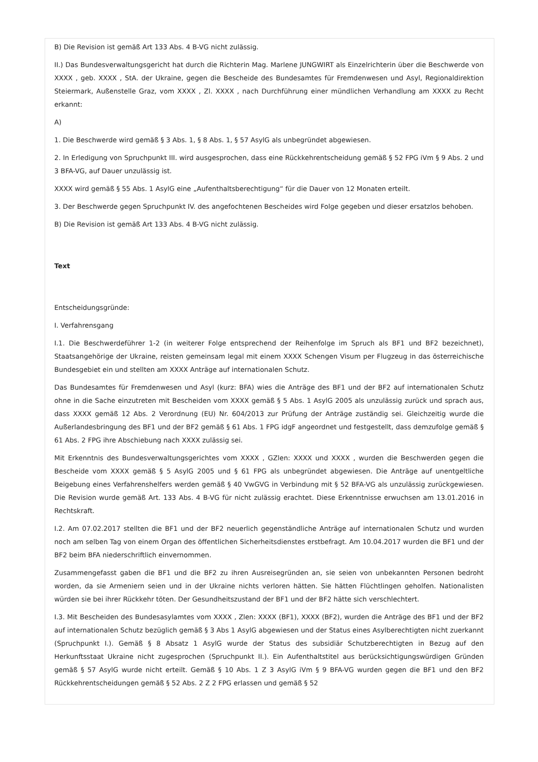B) Die Revision ist gemäß Art 133 Abs. 4 B-VG nicht zulässig.
II.) Das Bundesverwaltungsgericht hat durch die Richterin Mag. Marlene JUNGWIRT als Einzelrichterin über die Beschwerde von XXXX , geb. XXXX , StA. der Ukraine, gegen die Bescheide des Bundesamtes für Fremdenwesen und Asyl, Regionaldirektion Steiermark, Außenstelle Graz, vom XXXX , Zl. XXXX , nach Durchführung einer mündlichen Verhandlung am XXXX zu Recht erkannt:
A)
1. Die Beschwerde wird gemäß § 3 Abs. 1, § 8 Abs. 1, § 57 AsylG als unbegründet abgewiesen.
2. In Erledigung von Spruchpunkt III. wird ausgesprochen, dass eine Rückkehrentscheidung gemäß § 52 FPG iVm § 9 Abs. 2 und 3 BFA-VG, auf Dauer unzulässig ist.
XXXX wird gemäß § 55 Abs. 1 AsylG eine „Aufenthaltsberechtigung“ für die Dauer von 12 Monaten erteilt.
3. Der Beschwerde gegen Spruchpunkt IV. des angefochtenen Bescheides wird Folge gegeben und dieser ersatzlos behoben.
B) Die Revision ist gemäß Art 133 Abs. 4 B-VG nicht zulässig.
Text
Entscheidungsgründe:
I. Verfahrensgang
I.1. Die Beschwerdeführer 1-2 (in weiterer Folge entsprechend der Reihenfolge im Spruch als BF1 und BF2 bezeichnet), Staatsangehörige der Ukraine, reisten gemeinsam legal mit einem XXXX Schengen Visum per Flugzeug in das österreichische Bundesgebiet ein und stellten am XXXX Anträge auf internationalen Schutz.
Das Bundesamtes für Fremdenwesen und Asyl (kurz: BFA) wies die Anträge des BF1 und der BF2 auf internationalen Schutz ohne in die Sache einzutreten mit Bescheiden vom XXXX gemäß § 5 Abs. 1 AsylG 2005 als unzulässig zurück und sprach aus, dass XXXX gemäß 12 Abs. 2 Verordnung (EU) Nr. 604/2013 zur Prüfung der Anträge zuständig sei. Gleichzeitig wurde die Außerlandesbringung des BF1 und der BF2 gemäß § 61 Abs. 1 FPG idgF angeordnet und festgestellt, dass demzufolge gemäß § 61 Abs. 2 FPG ihre Abschiebung nach XXXX zulässig sei.
Mit Erkenntnis des Bundesverwaltungsgerichtes vom XXXX , GZlen: XXXX und XXXX , wurden die Beschwerden gegen die Bescheide vom XXXX gemäß § 5 AsylG 2005 und § 61 FPG als unbegründet abgewiesen. Die Anträge auf unentgeltliche Beigebung eines Verfahrenshelfers werden gemäß § 40 VwGVG in Verbindung mit § 52 BFA-VG als unzulässig zurückgewiesen. Die Revision wurde gemäß Art. 133 Abs. 4 B-VG für nicht zulässig erachtet. Diese Erkenntnisse erwuchsen am 13.01.2016 in Rechtskraft.
I.2. Am 07.02.2017 stellten die BF1 und der BF2 neuerlich gegenständliche Anträge auf internationalen Schutz und wurden noch am selben Tag von einem Organ des öffentlichen Sicherheitsdienstes erstbefragt. Am 10.04.2017 wurden die BF1 und der BF2 beim BFA niederschriftlich einvernommen.
Zusammengefasst gaben die BF1 und die BF2 zu ihren Ausreisegründen an, sie seien von unbekannten Personen bedroht worden, da sie Armeniern seien und in der Ukraine nichts verloren hätten. Sie hätten Flüchtlingen geholfen. Nationalisten würden sie bei ihrer Rückkehr töten. Der Gesundheitszustand der BF1 und der BF2 hätte sich verschlechtert.
I.3. Mit Bescheiden des Bundesasylamtes vom XXXX , Zlen: XXXX (BF1), XXXX (BF2), wurden die Anträge des BF1 und der BF2 auf internationalen Schutz bezüglich gemäß § 3 Abs 1 AsylG abgewiesen und der Status eines Asylberechtigten nicht zuerkannt (Spruchpunkt I.). Gemäß § 8 Absatz 1 AsylG wurde der Status des subsidiär Schutzberechtigten in Bezug auf den Herkunftsstaat Ukraine nicht zugesprochen (Spruchpunkt II.). Ein Aufenthaltstitel aus berücksichtigungswürdigen Gründen gemäß § 57 AsylG wurde nicht erteilt. Gemäß § 10 Abs. 1 Z 3 AsylG iVm § 9 BFA-VG wurden gegen die BF1 und den BF2 Rückkehrentscheidungen gemäß § 52 Abs. 2 Z 2 FPG erlassen und gemäß § 52